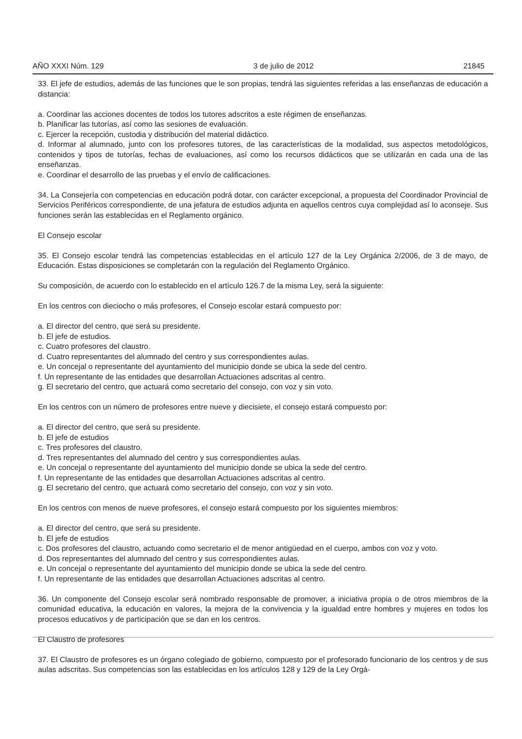AÑO XXXI Núm. 129 3 de julio de 2012 21845
33. El jefe de estudios, además de las funciones que le son propias, tendrá las siguientes referidas a las enseñanzas de educación a distancia:
a. Coordinar las acciones docentes de todos los tutores adscritos a este régimen de enseñanzas.
b. Planificar las tutorías, así como las sesiones de evaluación.
c. Ejercer la recepción, custodia y distribución del material didáctico.
d. Informar al alumnado, junto con los profesores tutores, de las características de la modalidad, sus aspectos metodológicos, contenidos y tipos de tutorías, fechas de evaluaciones, así como los recursos didácticos que se utilizarán en cada una de las enseñanzas.
e. Coordinar el desarrollo de las pruebas y el envío de calificaciones.
34. La Consejería con competencias en educación podrá dotar, con carácter excepcional, a propuesta del Coordinador Provincial de Servicios Periféricos correspondiente, de una jefatura de estudios adjunta en aquellos centros cuya complejidad así lo aconseje. Sus funciones serán las establecidas en el Reglamento orgánico.
El Consejo escolar
35. El Consejo escolar tendrá las competencias establecidas en el artículo 127 de la Ley Orgánica 2/2006, de 3 de mayo, de Educación. Estas disposiciones se completarán con la regulación del Reglamento Orgánico.
Su composición, de acuerdo con lo establecido en el artículo 126.7 de la misma Ley, será la siguiente:
En los centros con dieciocho o más profesores, el Consejo escolar estará compuesto por:
a. El director del centro, que será su presidente.
b. El jefe de estudios.
c. Cuatro profesores del claustro.
d. Cuatro representantes del alumnado del centro y sus correspondientes aulas.
e. Un concejal o representante del ayuntamiento del municipio donde se ubica la sede del centro.
f. Un representante de las entidades que desarrollan Actuaciones adscritas al centro.
g. El secretario del centro, que actuará como secretario del consejo, con voz y sin voto.
En los centros con un número de profesores entre nueve y diecisiete, el consejo estará compuesto por:
a. El director del centro, que será su presidente.
b. El jefe de estudios
c. Tres profesores del claustro.
d. Tres representantes del alumnado del centro y sus correspondientes aulas.
e. Un concejal o representante del ayuntamiento del municipio donde se ubica la sede del centro.
f. Un representante de las entidades que desarrollan Actuaciones adscritas al centro.
g. El secretario del centro, que actuará como secretario del consejo, con voz y sin voto.
En los centros con menos de nueve profesores, el consejo estará compuesto por los siguientes miembros:
a. El director del centro, que será su presidente.
b. El jefe de estudios
c. Dos profesores del claustro, actuando como secretario el de menor antigüedad en el cuerpo, ambos con voz y voto.
d. Dos representantes del alumnado del centro y sus correspondientes aulas.
e. Un concejal o representante del ayuntamiento del municipio donde se ubica la sede del centro.
f. Un representante de las entidades que desarrollan Actuaciones adscritas al centro.
36. Un componente del Consejo escolar será nombrado responsable de promover, a iniciativa propia o de otros miembros de la comunidad educativa, la educación en valores, la mejora de la convivencia y la igualdad entre hombres y mujeres en todos los procesos educativos y de participación que se dan en los centros.
El Claustro de profesores
37. El Claustro de profesores es un órgano colegiado de gobierno, compuesto por el profesorado funcionario de los centros y de sus aulas adscritas. Sus competencias son las establecidas en los artículos 128 y 129 de la Ley Orgá-